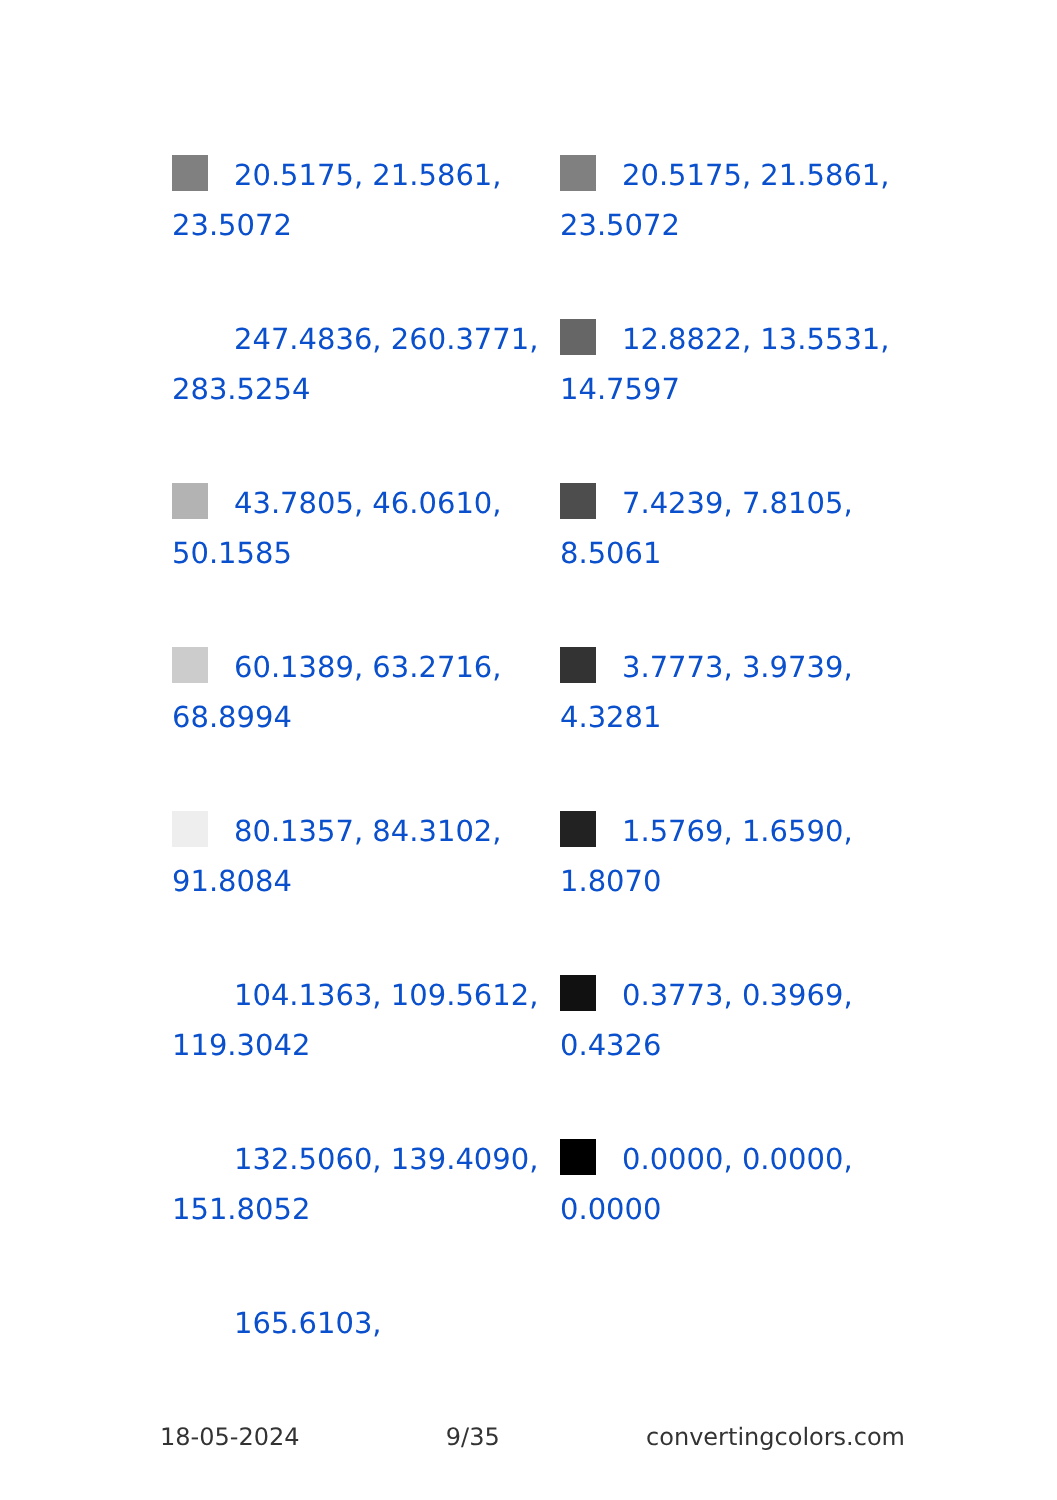20.5175, 21.5861, 23.5072
20.5175, 21.5861, 23.5072
247.4836, 260.3771, 283.5254
12.8822, 13.5531, 14.7597
43.7805, 46.0610, 50.1585
7.4239, 7.8105, 8.5061
60.1389, 63.2716, 68.8994
3.7773, 3.9739, 4.3281
80.1357, 84.3102, 91.8084
1.5769, 1.6590, 1.8070
104.1363, 109.5612, 119.3042
0.3773, 0.3969, 0.4326
132.5060, 139.4090, 151.8052
0.0000, 0.0000, 0.0000
165.6103,
18-05-2024 9/35 convertingcolors.com